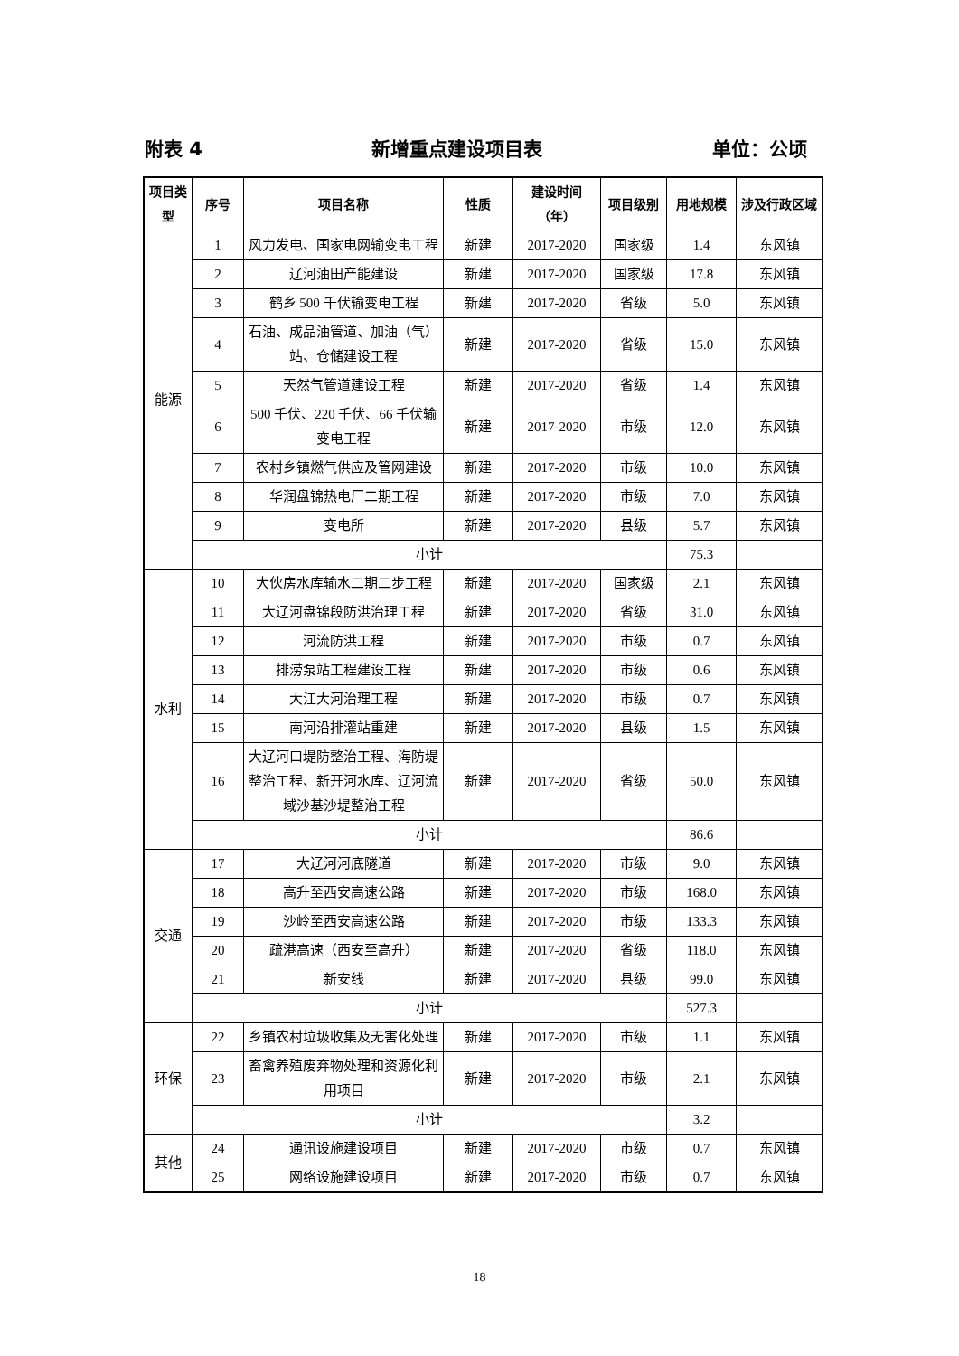附表 4 新增重点建设项目表 单位：公顷
| 项目类型 | 序号 | 项目名称 | 性质 | 建设时间（年） | 项目级别 | 用地规模 | 涉及行政区域 |
| --- | --- | --- | --- | --- | --- | --- | --- |
| 能源 | 1 | 风力发电、国家电网输变电工程 | 新建 | 2017-2020 | 国家级 | 1.4 | 东风镇 |
| | 2 | 辽河油田产能建设 | 新建 | 2017-2020 | 国家级 | 17.8 | 东风镇 |
| | 3 | 鹤乡 500 千伏输变电工程 | 新建 | 2017-2020 | 省级 | 5.0 | 东风镇 |
| | 4 | 石油、成品油管道、加油（气）站、仓储建设工程 | 新建 | 2017-2020 | 省级 | 15.0 | 东风镇 |
| | 5 | 天然气管道建设工程 | 新建 | 2017-2020 | 省级 | 1.4 | 东风镇 |
| | 6 | 500 千伏、220 千伏、66 千伏输变电工程 | 新建 | 2017-2020 | 市级 | 12.0 | 东风镇 |
| | 7 | 农村乡镇燃气供应及管网建设 | 新建 | 2017-2020 | 市级 | 10.0 | 东风镇 |
| | 8 | 华润盘锦热电厂二期工程 | 新建 | 2017-2020 | 市级 | 7.0 | 东风镇 |
| | 9 | 变电所 | 新建 | 2017-2020 | 县级 | 5.7 | 东风镇 |
| | 小计 | | | | | 75.3 | |
| 水利 | 10 | 大伙房水库输水二期二步工程 | 新建 | 2017-2020 | 国家级 | 2.1 | 东风镇 |
| | 11 | 大辽河盘锦段防洪治理工程 | 新建 | 2017-2020 | 省级 | 31.0 | 东风镇 |
| | 12 | 河流防洪工程 | 新建 | 2017-2020 | 市级 | 0.7 | 东风镇 |
| | 13 | 排涝泵站工程建设工程 | 新建 | 2017-2020 | 市级 | 0.6 | 东风镇 |
| | 14 | 大江大河治理工程 | 新建 | 2017-2020 | 市级 | 0.7 | 东风镇 |
| | 15 | 南河沿排灌站重建 | 新建 | 2017-2020 | 县级 | 1.5 | 东风镇 |
| | 16 | 大辽河口堤防整治工程、海防堤整治工程、新开河水库、辽河流域沙基沙堤整治工程 | 新建 | 2017-2020 | 省级 | 50.0 | 东风镇 |
| | 小计 | | | | | 86.6 | |
| 交通 | 17 | 大辽河河底隧道 | 新建 | 2017-2020 | 市级 | 9.0 | 东风镇 |
| | 18 | 高升至西安高速公路 | 新建 | 2017-2020 | 市级 | 168.0 | 东风镇 |
| | 19 | 沙岭至西安高速公路 | 新建 | 2017-2020 | 市级 | 133.3 | 东风镇 |
| | 20 | 疏港高速（西安至高升） | 新建 | 2017-2020 | 省级 | 118.0 | 东风镇 |
| | 21 | 新安线 | 新建 | 2017-2020 | 县级 | 99.0 | 东风镇 |
| | 小计 | | | | | 527.3 | |
| 环保 | 22 | 乡镇农村垃圾收集及无害化处理 | 新建 | 2017-2020 | 市级 | 1.1 | 东风镇 |
| | 23 | 畜禽养殖废弃物处理和资源化利用项目 | 新建 | 2017-2020 | 市级 | 2.1 | 东风镇 |
| | 小计 | | | | | 3.2 | |
| 其他 | 24 | 通讯设施建设项目 | 新建 | 2017-2020 | 市级 | 0.7 | 东风镇 |
| | 25 | 网络设施建设项目 | 新建 | 2017-2020 | 市级 | 0.7 | 东风镇 |
18